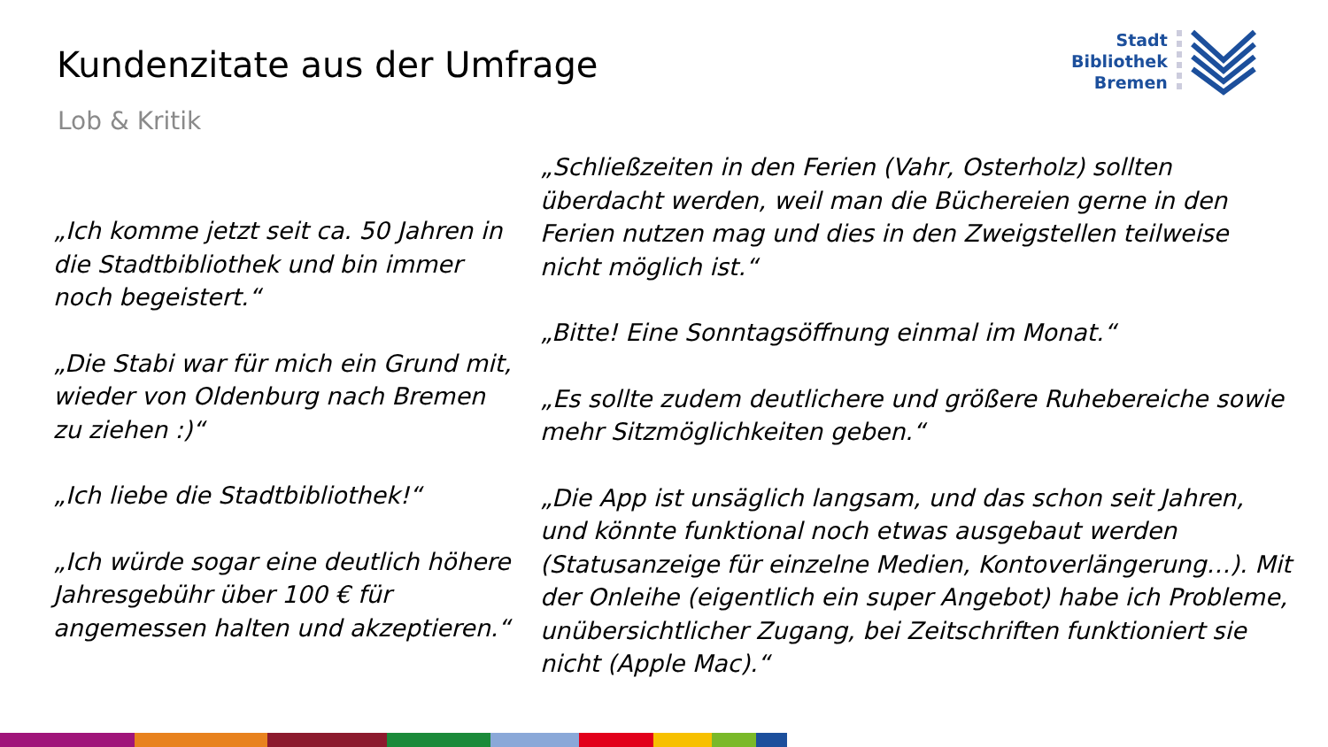Kundenzitate aus der Umfrage
Lob & Kritik
Stadt
Bibliothek
Bremen
„Ich komme jetzt seit ca. 50 Jahren in die Stadtbibliothek und bin immer noch begeistert.“
„Die Stabi war für mich ein Grund mit, wieder von Oldenburg nach Bremen zu ziehen :)“
„Ich liebe die Stadtbibliothek!“
„Ich würde sogar eine deutlich höhere Jahresgebühr über 100 € für angemessen halten und akzeptieren.“
„Schließzeiten in den Ferien (Vahr, Osterholz) sollten überdacht werden, weil man die Büchereien gerne in den Ferien nutzen mag und dies in den Zweigstellen teilweise nicht möglich ist.“
„Bitte! Eine Sonntagsöffnung einmal im Monat.“
„Es sollte zudem deutlichere und größere Ruhebereiche sowie mehr Sitzmöglichkeiten geben.“
„Die App ist unsäglich langsam, und das schon seit Jahren, und könnte funktional noch etwas ausgebaut werden (Statusanzeige für einzelne Medien, Kontoverlängerung…). Mit der Onleihe (eigentlich ein super Angebot) habe ich Probleme, unübersichtlicher Zugang, bei Zeitschriften funktioniert sie nicht (Apple Mac).“